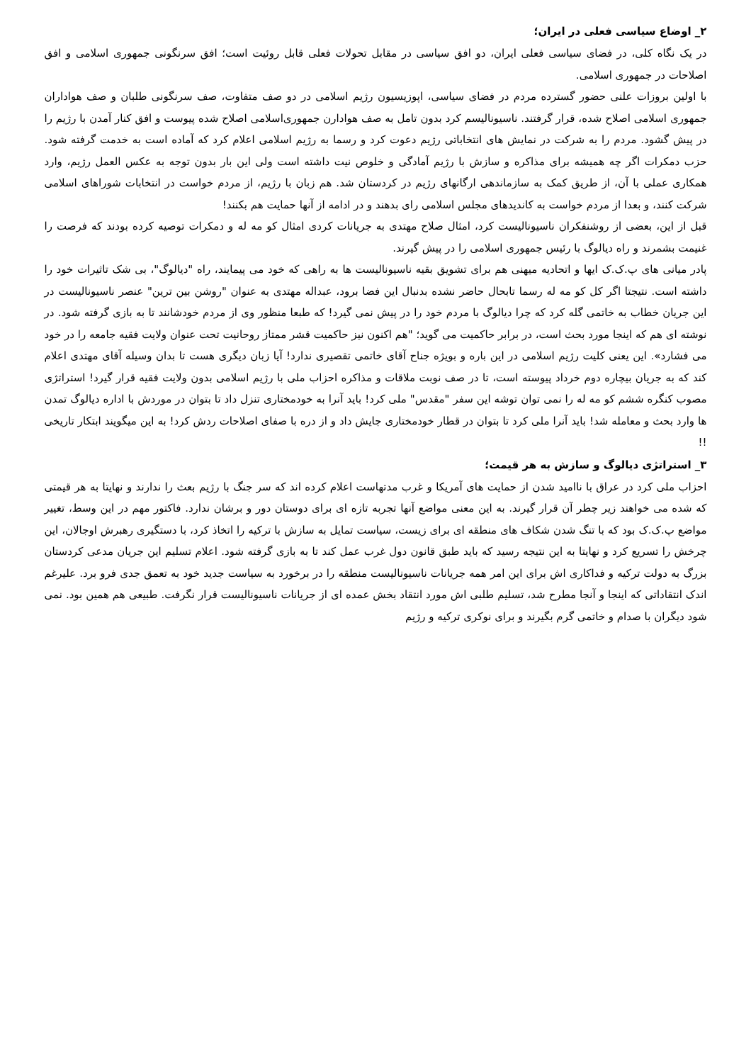۲_ اوضاع سیاسی فعلی در ایران؛
در یک نگاه کلی، در فضای سیاسی فعلی ایران، دو افق سیاسی در مقابل تحولات فعلی قابل روئیت است؛ افق سرنگونی جمهوری اسلامی و افق اصلاحات در جمهوری اسلامی.
با اولین بروزات علنی حضور گسترده مردم در فضای سیاسی، اپوزیسیون رژیم اسلامی در دو صف متفاوت، صف سرنگونی طلبان و صف هواداران جمهوری اسلامی اصلاح شده، قرار گرفتند. ناسیونالیسم کرد بدون تامل به صف هوادارن جمهوری‌اسلامی اصلاح شده پیوست و افق کنار آمدن با رژیم را در پیش گشود. مردم را به شرکت در نمایش های انتخاباتی رژیم دعوت کرد و رسما به رژیم اسلامی اعلام کرد که آماده است به خدمت گرفته شود. حزب دمکرات اگر چه همیشه برای مذاکره و سازش با رژیم آمادگی و خلوص نیت داشته است ولی این بار بدون توجه به عکس العمل رژیم، وارد همکاری عملی با آن، از طریق کمک به سازماندهی ارگانهای رژیم در کردستان شد. هم زبان با رژیم، از مردم خواست در انتخابات شوراهای اسلامی شرکت کنند، و بعدا از مردم خواست به کاندیدهای مجلس اسلامی رای بدهند و در ادامه از آنها حمایت هم بکنند!
قبل از این، بعضی از روشنفکران ناسیونالیست کرد، امثال صلاح مهتدی به جریانات کردی امثال کو مه له و دمکرات توصیه کرده بودند که فرصت را غنیمت بشمرند و راه دیالوگ با رئیس جمهوری اسلامی را در پیش گیرند.
پادر میانی های پ.ک.ک ایها و اتحادیه میهنی هم برای تشویق بقیه ناسیونالیست ها به راهی که خود می پیمایند، راه "دیالوگ"، بی شک تاثیرات خود را داشته است. نتیجتا اگر کل کو مه له رسما تابحال حاضر نشده بدنبال این فضا برود، عبداله مهتدی به عنوان "روشن بین ترین" عنصر ناسیونالیست در این جریان خطاب به خاتمی گله کرد که چرا دیالوگ با مردم خود را در پیش نمی گیرد! که طبعا منظور وی از مردم خودشانند تا به بازی گرفته شود. در نوشته ای هم که اینجا مورد بحث است، در برابر حاکمیت می گوید؛ "هم اکنون نیز حاکمیت قشر ممتاز روحانیت تحت عنوان ولایت فقیه جامعه را در خود می فشارد». این یعنی کلیت رژیم اسلامی در این باره و بویژه جناح آقای خاتمی تقصیری ندارد! آیا زبان دیگری هست تا بدان وسیله آقای مهتدی اعلام کند که به جریان بیچاره دوم خرداد پیوسته است، تا در صف نوبت ملاقات و مذاکره احزاب ملی با رژیم اسلامی بدون ولایت فقیه قرار گیرد! استراتژی مصوب کنگره ششم کو مه له را نمی توان توشه این سفر "مقدس" ملی کرد! باید آنرا به خودمختاری تنزل داد تا بتوان در موردش با اداره دیالوگ تمدن ها وارد بحث و معامله شد! باید آنرا ملی کرد تا بتوان در قطار خودمختاری جایش داد و از دره با صفای اصلاحات ردش کرد! به این میگویند ابتکار تاریخی !!
۳_ استراتژی دیالوگ و سازش به هر قیمت؛
احزاب ملی کرد در عراق با ناامید شدن از حمایت های آمریکا و غرب مدتهاست اعلام کرده اند که سر جنگ با رژیم بعث را ندارند و نهایتا به هر قیمتی که شده می خواهند زیر چطر آن قرار گیرند. به این معنی مواضع آنها تجربه تازه ای برای دوستان دور و برشان ندارد. فاکتور مهم در این وسط، تغییر مواضع پ.ک.ک بود که با تنگ شدن شکاف های منطقه ای برای زیست، سیاست تمایل به سازش با ترکیه را اتخاذ کرد، با دستگیری رهبرش اوجالان، این چرخش را تسریع کرد و نهایتا به این نتیجه رسید که باید طبق قانون دول غرب عمل کند تا به بازی گرفته شود. اعلام تسلیم این جریان مدعی کردستان بزرگ به دولت ترکیه و فداکاری اش برای این امر همه جریانات ناسیونالیست منطقه را در برخورد به سیاست جدید خود به تعمق جدی فرو برد. علیرغم اندک انتقاداتی که اینجا و آنجا مطرح شد، تسلیم طلبی اش مورد انتقاد بخش عمده ای از جریانات ناسیونالیست قرار نگرفت. طبیعی هم همین بود. نمی شود دیگران با صدام و خاتمی گرم بگیرند و برای نوکری ترکیه و رژیم